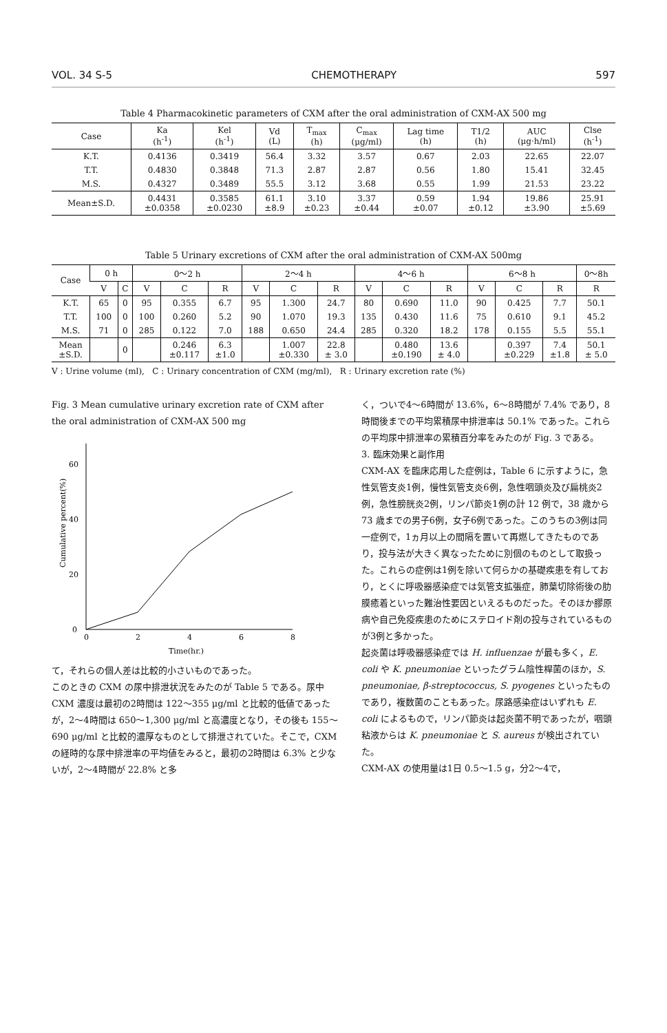VOL. 34 S-5 CHEMOTHERAPY 597
Table 4 Pharmacokinetic parameters of CXM after the oral administration of CXM-AX 500 mg
| Case | Ka (h<sup>-1</sup>) | Kel (h<sup>-1</sup>) | Vd (L) | T<sub>max</sub> (h) | C<sub>max</sub> (μg/ml) | Lag time (h) | T1/2 (h) | AUC (μg·h/ml) | Clse (h<sup>-1</sup>) |
| --- | --- | --- | --- | --- | --- | --- | --- | --- | --- |
| K.T. | 0.4136 | 0.3419 | 56.4 | 3.32 | 3.57 | 0.67 | 2.03 | 22.65 | 22.07 |
| T.T. | 0.4830 | 0.3848 | 71.3 | 2.87 | 2.87 | 0.56 | 1.80 | 15.41 | 32.45 |
| M.S. | 0.4327 | 0.3489 | 55.5 | 3.12 | 3.68 | 0.55 | 1.99 | 21.53 | 23.22 |
| Mean±S.D. | 0.4431 ±0.0358 | 0.3585 ±0.0230 | 61.1 ±8.9 | 3.10 ±0.23 | 3.37 ±0.44 | 0.59 ±0.07 | 1.94 ±0.12 | 19.86 ±3.90 | 25.91 ±5.69 |
Table 5 Urinary excretions of CXM after the oral administration of CXM-AX 500mg
| Case | 0 h | | 0～2 h | | | 2～4 h | | | 4～6 h | | | 6～8 h | | | 0～8h |
| --- | --- | --- | --- | --- | --- | --- | --- | --- | --- | --- | --- | --- | --- | --- | --- |
| | V | C | V | C | R | V | C | R | V | C | R | V | C | R | R |
| K.T. | 65 | 0 | 95 | 0.355 | 6.7 | 95 | 1.300 | 24.7 | 80 | 0.690 | 11.0 | 90 | 0.425 | 7.7 | 50.1 |
| T.T. | 100 | 0 | 100 | 0.260 | 5.2 | 90 | 1.070 | 19.3 | 135 | 0.430 | 11.6 | 75 | 0.610 | 9.1 | 45.2 |
| M.S. | 71 | 0 | 285 | 0.122 | 7.0 | 188 | 0.650 | 24.4 | 285 | 0.320 | 18.2 | 178 | 0.155 | 5.5 | 55.1 |
| Mean ±S.D. | | 0 | | 0.246 ±0.117 | 6.3 ±1.0 | | 1.007 ±0.330 | 22.8 ± 3.0 | | 0.480 ±0.190 | 13.6 ± 4.0 | | 0.397 ±0.229 | 7.4 ±1.8 | 50.1 ± 5.0 |
V : Urine volume (ml), C : Urinary concentration of CXM (mg/ml), R : Urinary excretion rate (%)
Fig. 3 Mean cumulative urinary excretion rate of CXM after the oral administration of CXM-AX 500 mg
0
20
40
60
0
2
4
6
8
Cumulative percent(%)
Time(hr.)
て，それらの個人差は比較的小さいものであった。
このときの CXM の尿中排泄状況をみたのが Table 5 である。尿中 CXM 濃度は最初の2時間は 122～355 μg/ml と比較的低値であったが，2～4時間は 650～1,300 μg/ml と高濃度となり，その後も 155～690 μg/ml と比較的濃厚なものとして排泄されていた。そこで，CXM の経時的な尿中排泄率の平均値をみると，最初の2時間は 6.3% と少ないが，2～4時間が 22.8% と多
く，ついで4～6時間が 13.6%，6～8時間が 7.4% であり，8時間後までの平均累積尿中排泄率は 50.1% であった。これらの平均尿中排泄率の累積百分率をみたのが Fig. 3 である。
3. 臨床効果と副作用
CXM-AX を臨床応用した症例は，Table 6 に示すように，急性気管支炎1例，慢性気管支炎6例，急性咽頭炎及び扁桃炎2例，急性膀胱炎2例，リンパ節炎1例の計 12 例で，38 歳から 73 歳までの男子6例，女子6例であった。このうちの3例は同一症例で，1ヵ月以上の間隔を置いて再燃してきたものであり，投与法が大きく異なったために別個のものとして取扱った。これらの症例は1例を除いて何らかの基礎疾患を有しており，とくに呼吸器感染症では気管支拡張症，肺葉切除術後の肋膜癒着といった難治性要因といえるものだった。そのほか膠原病や自己免疫疾患のためにステロイド剤の投与されているものが3例と多かった。
起炎菌は呼吸器感染症では H. influenzae が最も多く，E. coli や K. pneumoniae といったグラム陰性桿菌のほか，S. pneumoniae, β-streptococcus, S. pyogenes といったものであり，複数菌のこともあった。尿路感染症はいずれも E. coli によるもので，リンパ節炎は起炎菌不明であったが，咽頭粘液からは K. pneumoniae と S. aureus が検出されていた。
CXM-AX の使用量は1日 0.5～1.5 g，分2～4で，